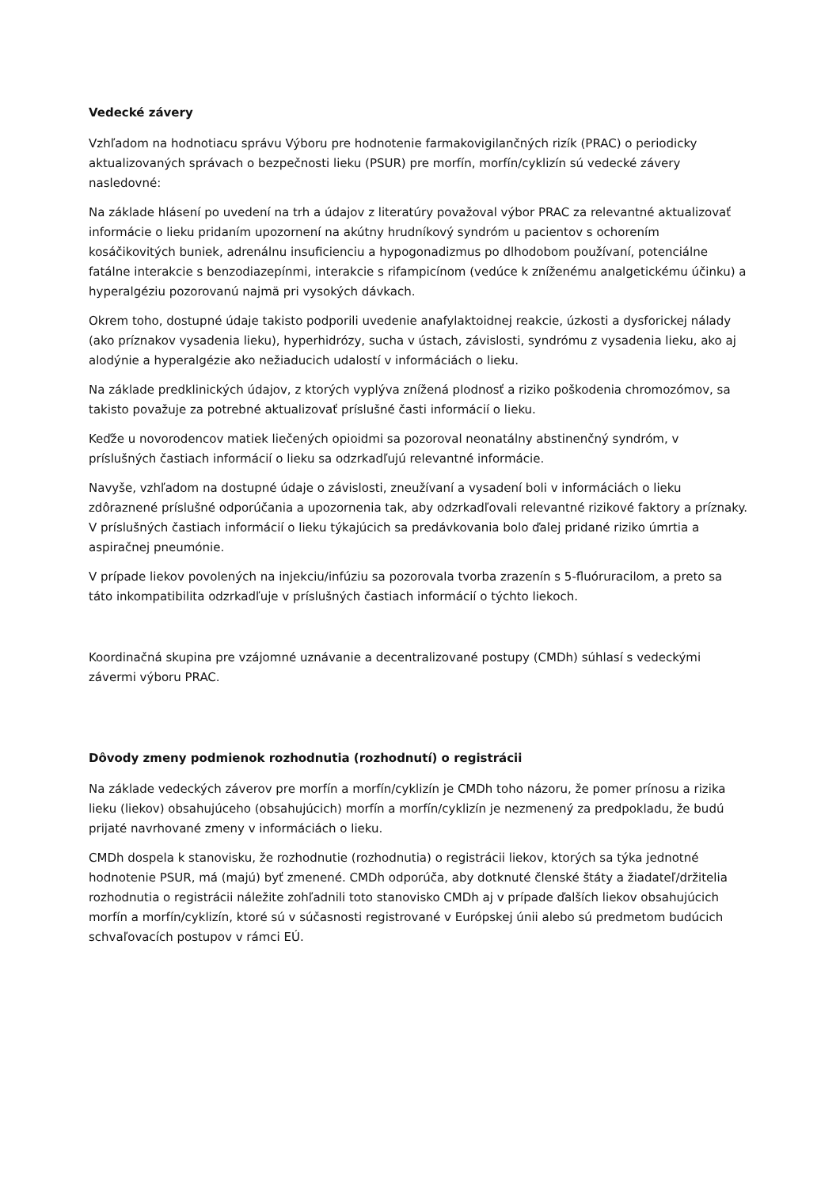Vedecké závery
Vzhľadom na hodnotiacu správu Výboru pre hodnotenie farmakovigilančných rizík (PRAC) o periodicky aktualizovaných správach o bezpečnosti lieku (PSUR) pre morfín, morfín/cyklizín sú vedecké závery nasledovné:
Na základe hlásení po uvedení na trh a údajov z literatúry považoval výbor PRAC za relevantné aktualizovať informácie o lieku pridaním upozornení na akútny hrudníkový syndróm u pacientov s ochorením kosáčikovitých buniek, adrenálnu insuficienciu a hypogonadizmus po dlhodobom používaní, potenciálne fatálne interakcie s benzodiazepínmi, interakcie s rifampicínom (vedúce k zníženému analgetickému účinku) a hyperalgéziu pozorovanú najmä pri vysokých dávkach.
Okrem toho, dostupné údaje takisto podporili uvedenie anafylaktoidnej reakcie, úzkosti a dysforickej nálady (ako príznakov vysadenia lieku), hyperhidrózy, sucha v ústach, závislosti, syndrómu z vysadenia lieku, ako aj alodýnie a hyperalgézie ako nežiaducich udalostí v informáciách o lieku.
Na základe predklinických údajov, z ktorých vyplýva znížená plodnosť a riziko poškodenia chromozómov, sa takisto považuje za potrebné aktualizovať príslušné časti informácií o lieku.
Keďže u novorodencov matiek liečených opioidmi sa pozoroval neonatálny abstinenčný syndróm, v príslušných častiach informácií o lieku sa odzrkadľujú relevantné informácie.
Navyše, vzhľadom na dostupné údaje o závislosti, zneužívaní a vysadení boli v informáciách o lieku zdôraznené príslušné odporúčania a upozornenia tak, aby odzrkadľovali relevantné rizikové faktory a príznaky. V príslušných častiach informácií o lieku týkajúcich sa predávkovania bolo ďalej pridané riziko úmrtia a aspiračnej pneumónie.
V prípade liekov povolených na injekciu/infúziu sa pozorovala tvorba zrazenín s 5-fluóruracilom, a preto sa táto inkompatibilita odzrkadľuje v príslušných častiach informácií o týchto liekoch.
Koordinačná skupina pre vzájomné uznávanie a decentralizované postupy (CMDh) súhlasí s vedeckými závermi výboru PRAC.
Dôvody zmeny podmienok rozhodnutia (rozhodnutí) o registrácii
Na základe vedeckých záverov pre morfín a morfín/cyklizín je CMDh toho názoru, že pomer prínosu a rizika lieku (liekov) obsahujúceho (obsahujúcich) morfín a morfín/cyklizín je nezmenený za predpokladu, že budú prijaté navrhované zmeny v informáciách o lieku.
CMDh dospela k stanovisku, že rozhodnutie (rozhodnutia) o registrácii liekov, ktorých sa týka jednotné hodnotenie PSUR, má (majú) byť zmenené. CMDh odporúča, aby dotknuté členské štáty a žiadateľ/držitelia rozhodnutia o registrácii náležite zohľadnili toto stanovisko CMDh aj v prípade ďalších liekov obsahujúcich morfín a morfín/cyklizín, ktoré sú v súčasnosti registrované v Európskej únii alebo sú predmetom budúcich schvaľovacích postupov v rámci EÚ.